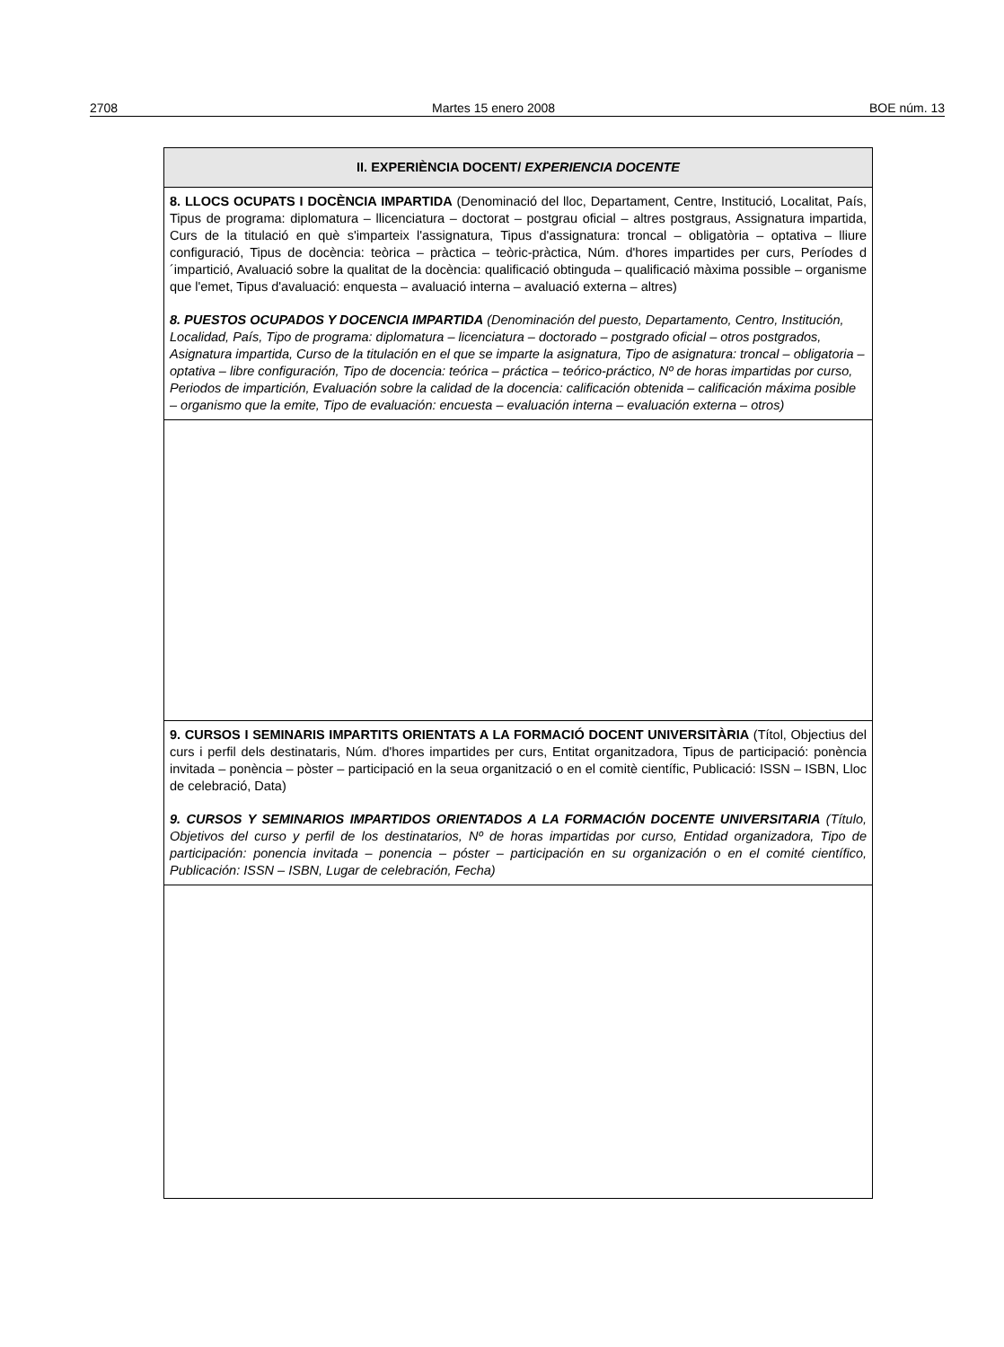2708 Martes 15 enero 2008 BOE núm. 13
| II. EXPERIÈNCIA DOCENT/ EXPERIENCIA DOCENTE |
| 8. LLOCS OCUPATS I DOCÈNCIA IMPARTIDA (Denominació del lloc, Departament, Centre, Institució, Localitat, País, Tipus de programa: diplomatura – llicenciatura – doctorat – postgrau oficial – altres postgraus, Assignatura impartida, Curs de la titulació en què s'imparteix l'assignatura, Tipus d'assignatura: troncal – obligatòria – optativa – lliure configuració, Tipus de docència: teòrica – pràctica – teòric-pràctica, Núm. d'hores impartides per curs, Períodes d´impartició, Avaluació sobre la qualitat de la docència: qualificació obtinguda – qualificació màxima possible – organisme que l'emet, Tipus d'avaluació: enquesta – avaluació interna – avaluació externa – altres) 8. PUESTOS OCUPADOS Y DOCENCIA IMPARTIDA (Denominación del puesto, Departamento, Centro, Institución, Localidad, País, Tipo de programa: diplomatura – licenciatura – doctorado – postgrado oficial – otros postgrados, Asignatura impartida, Curso de la titulación en el que se imparte la asignatura, Tipo de asignatura: troncal – obligatoria – optativa – libre configuración, Tipo de docencia: teórica – práctica – teórico-práctico, Nº de horas impartidas por curso, Periodos de impartición, Evaluación sobre la calidad de la docencia: calificación obtenida – calificación máxima posible – organismo que la emite, Tipo de evaluación: encuesta – evaluación interna – evaluación externa – otros) |
| 9. CURSOS I SEMINARIS IMPARTITS ORIENTATS A LA FORMACIÓ DOCENT UNIVERSITÀRIA (Títol, Objectius del curs i perfil dels destinataris, Núm. d'hores impartides per curs, Entitat organitzadora, Tipus de participació: ponència invitada – ponència – pòster – participació en la seua organització o en el comitè científic, Publicació: ISSN – ISBN, Lloc de celebració, Data) 9. CURSOS Y SEMINARIOS IMPARTIDOS ORIENTADOS A LA FORMACIÓN DOCENTE UNIVERSITARIA (Título, Objetivos del curso y perfil de los destinatarios, Nº de horas impartidas por curso, Entidad organizadora, Tipo de participación: ponencia invitada – ponencia – póster – participación en su organización o en el comité científico, Publicación: ISSN – ISBN, Lugar de celebración, Fecha) |